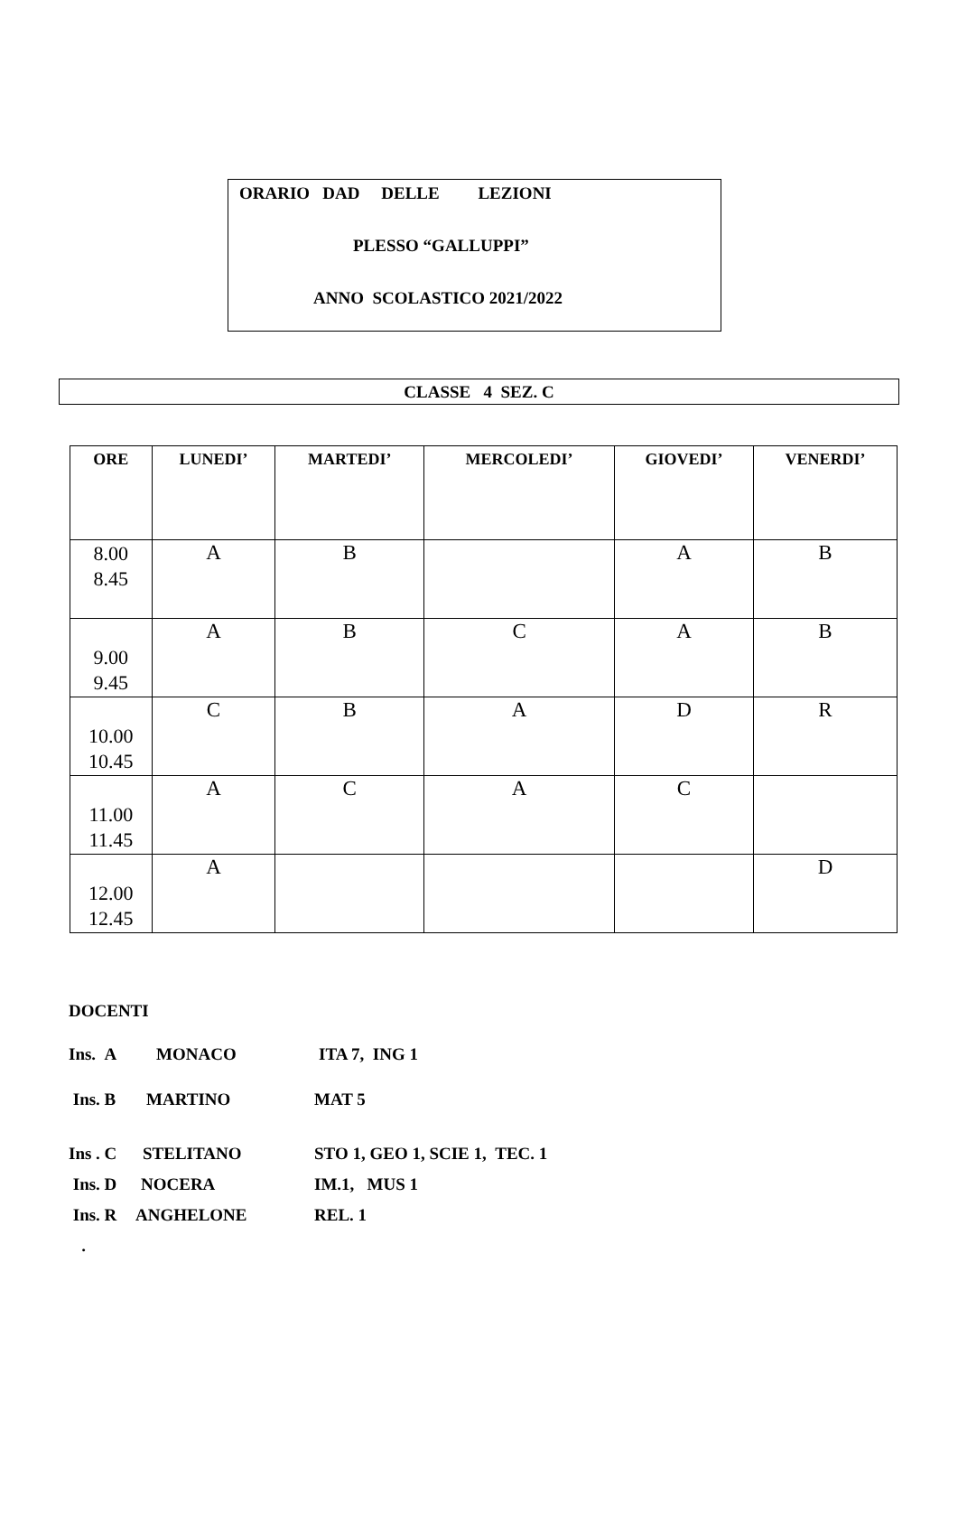ORARIO DAD DELLE LEZIONI
PLESSO “GALLUPPI”
ANNO SCOLASTICO 2021/2022
CLASSE 4 SEZ. C
| ORE | LUNEDI’ | MARTEDI’ | MERCOLEDI’ | GIOVEDI’ | VENERDI’ |
| --- | --- | --- | --- | --- | --- |
| 8.00 8.45 | A | B | | A | B |
| 9.00 9.45 | A | B | C | A | B |
| 10.00 10.45 | C | B | A | D | R |
| 11.00 11.45 | A | C | A | C | |
| 12.00 12.45 | A | | | | D |
DOCENTI
Ins. A MONACO ITA 7, ING 1
Ins. B MARTINO MAT 5
Ins . C STELITANO STO 1, GEO 1, SCIE 1, TEC. 1
Ins. D NOCERA IM.1, MUS 1
Ins. R ANGHELONE REL. 1
.